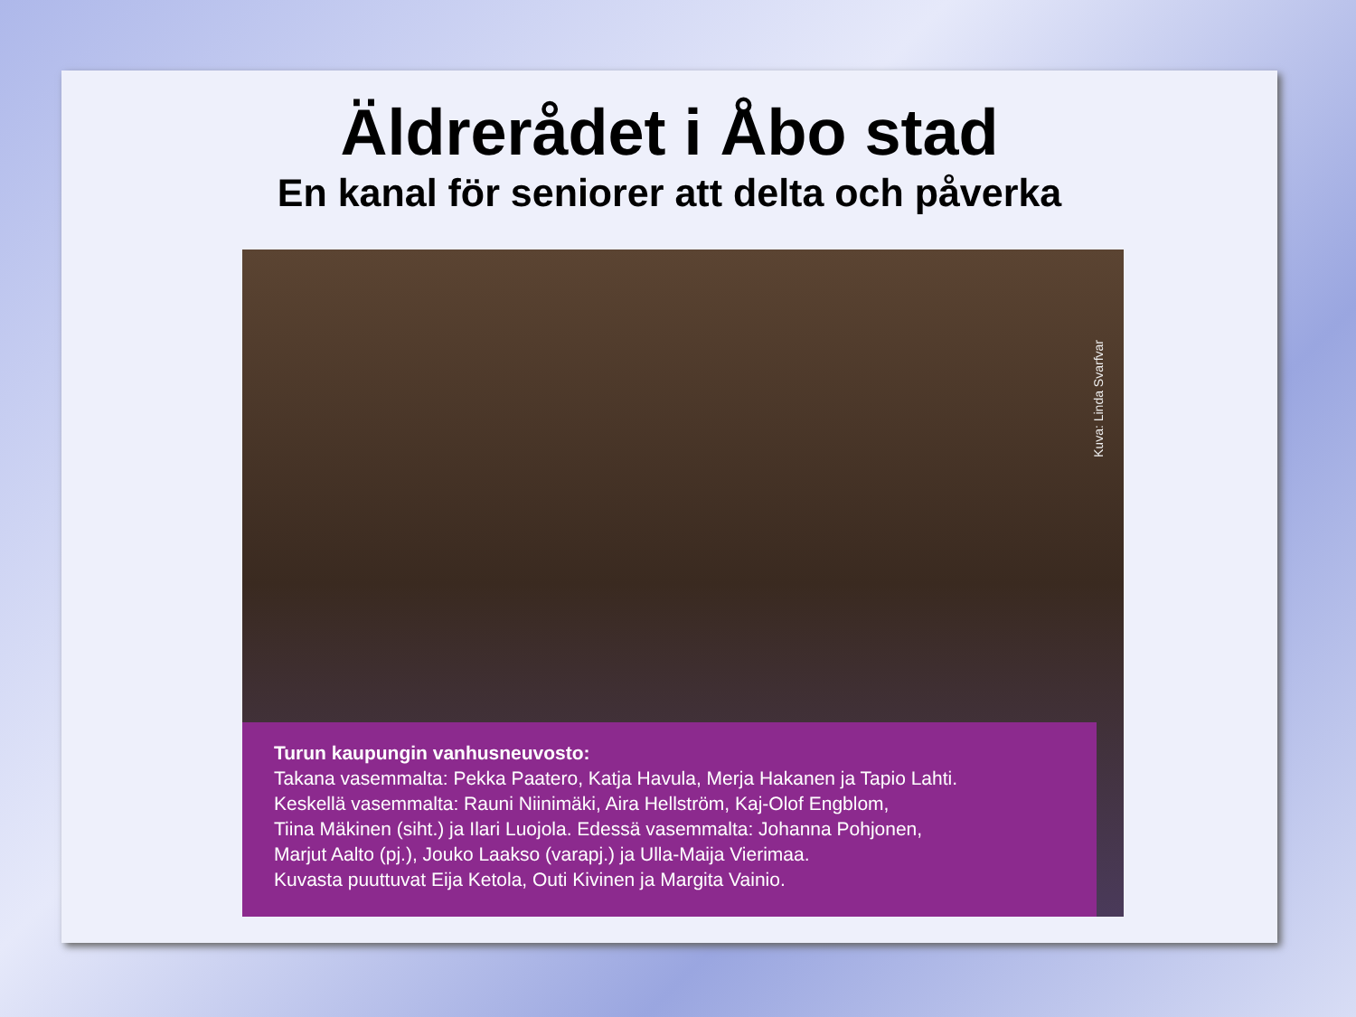Äldrerådet i Åbo stad
En kanal för seniorer att delta och påverka
Kuva: Linda Svarfvar
Turun kaupungin vanhusneuvosto:
Takana vasemmalta: Pekka Paatero, Katja Havula, Merja Hakanen ja Tapio Lahti.
Keskellä vasemmalta: Rauni Niinimäki, Aira Hellström, Kaj-Olof Engblom,
Tiina Mäkinen (siht.) ja Ilari Luojola. Edessä vasemmalta: Johanna Pohjonen,
Marjut Aalto (pj.), Jouko Laakso (varapj.) ja Ulla-Maija Vierimaa.
Kuvasta puuttuvat Eija Ketola, Outi Kivinen ja Margita Vainio.